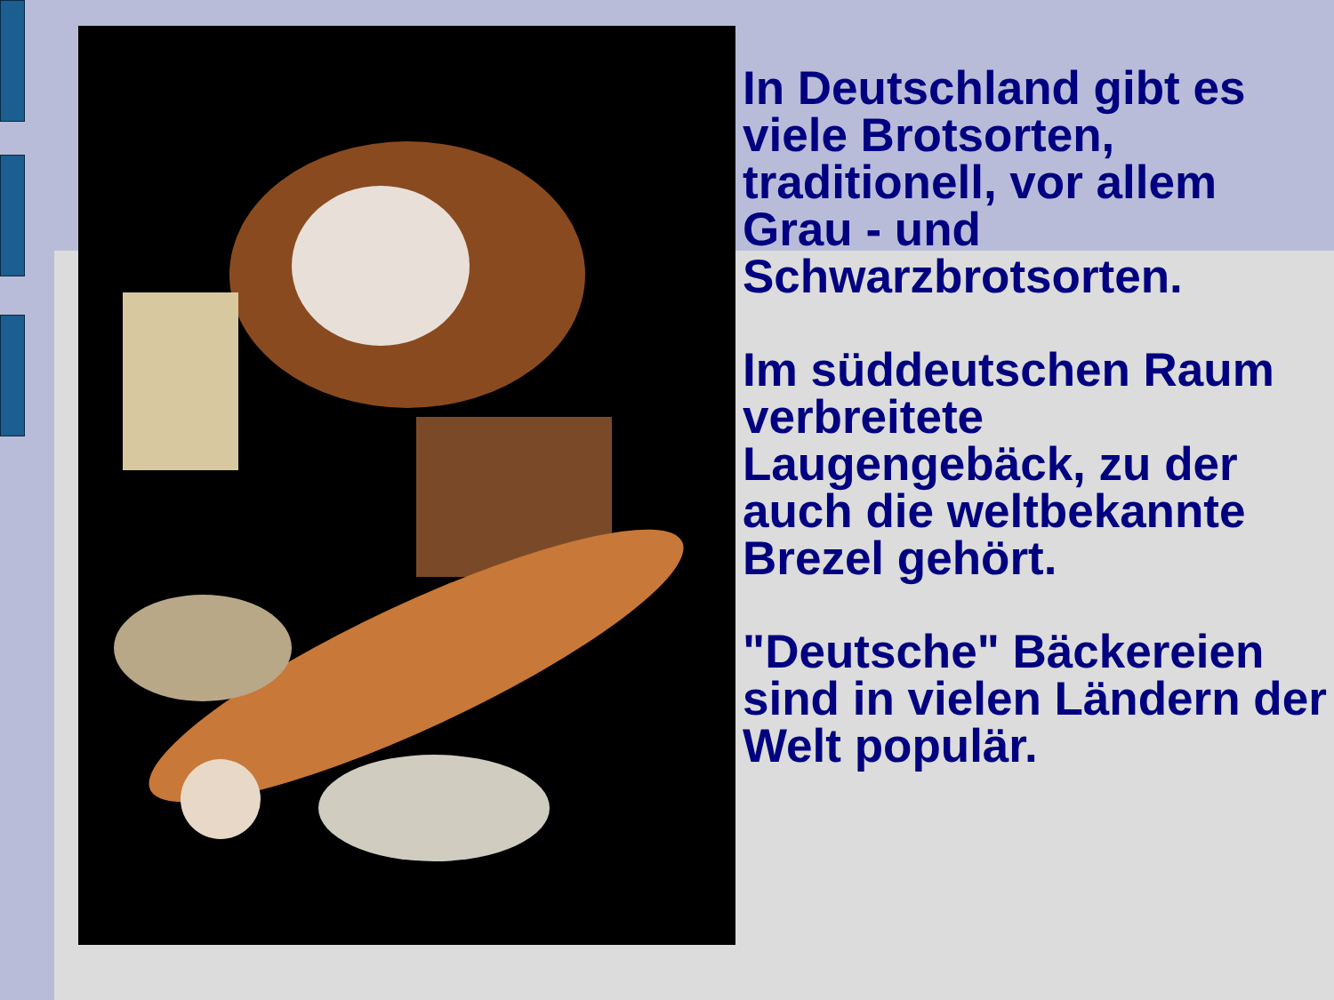In Deutschland gibt es viele Brotsorten, traditionell, vor allem Grau - und Schwarzbrotsorten.
Im süddeutschen Raum verbreitete Laugengebäck, zu der auch die weltbekannte Brezel gehört.
"Deutsche" Bäckereien sind in vielen Ländern der Welt populär.